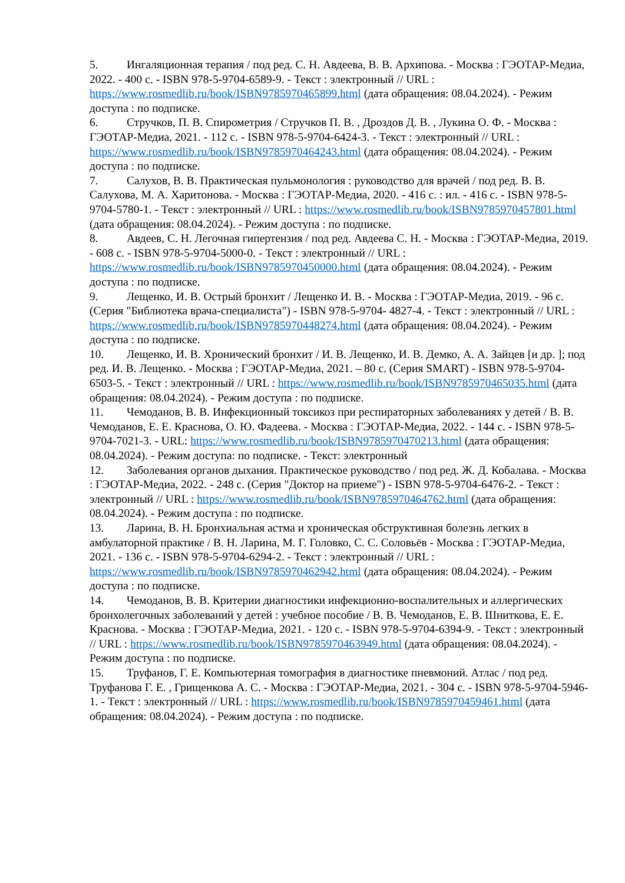5. Ингаляционная терапия / под ред. С. Н. Авдеева, В. В. Архипова. - Москва : ГЭОТАР-Медиа, 2022. - 400 с. - ISBN 978-5-9704-6589-9. - Текст : электронный // URL : https://www.rosmedlib.ru/book/ISBN9785970465899.html (дата обращения: 08.04.2024). - Режим доступа : по подписке.
6. Стручков, П. В. Спирометрия / Стручков П. В. , Дроздов Д. В. , Лукина О. Ф. - Москва : ГЭОТАР-Медиа, 2021. - 112 с. - ISBN 978-5-9704-6424-3. - Текст : электронный // URL : https://www.rosmedlib.ru/book/ISBN9785970464243.html (дата обращения: 08.04.2024). - Режим доступа : по подписке.
7. Салухов, В. В. Практическая пульмонология : руководство для врачей / под ред. В. В. Салухова, М. А. Харитонова. - Москва : ГЭОТАР-Медиа, 2020. - 416 с. : ил. - 416 с. - ISBN 978-5-9704-5780-1. - Текст : электронный // URL : https://www.rosmedlib.ru/book/ISBN9785970457801.html (дата обращения: 08.04.2024). - Режим доступа : по подписке.
8. Авдеев, С. Н. Легочная гипертензия / под ред. Авдеева С. Н. - Москва : ГЭОТАР-Медиа, 2019. - 608 с. - ISBN 978-5-9704-5000-0. - Текст : электронный // URL : https://www.rosmedlib.ru/book/ISBN9785970450000.html (дата обращения: 08.04.2024). - Режим доступа : по подписке.
9. Лещенко, И. В. Острый бронхит / Лещенко И. В. - Москва : ГЭОТАР-Медиа, 2019. - 96 с. (Серия "Библиотека врача-специалиста") - ISBN 978-5-9704- 4827-4. - Текст : электронный // URL : https://www.rosmedlib.ru/book/ISBN9785970448274.html (дата обращения: 08.04.2024). - Режим доступа : по подписке.
10. Лещенко, И. В. Хронический бронхит / И. В. Лещенко, И. В. Демко, А. А. Зайцев [и др. ]; под ред. И. В. Лещенко. - Москва : ГЭОТАР-Медиа, 2021. – 80 с. (Серия SMART) - ISBN 978-5-9704-6503-5. - Текст : электронный // URL : https://www.rosmedlib.ru/book/ISBN9785970465035.html (дата обращения: 08.04.2024). - Режим доступа : по подписке.
11. Чемоданов, В. В. Инфекционный токсикоз при респираторных заболеваниях у детей / В. В. Чемоданов, Е. Е. Краснова, О. Ю. Фадеева. - Москва : ГЭОТАР-Медиа, 2022. - 144 с. - ISBN 978-5-9704-7021-3. - URL: https://www.rosmedlib.ru/book/ISBN9785970470213.html (дата обращения: 08.04.2024). - Режим доступа: по подписке. - Текст: электронный
12. Заболевания органов дыхания. Практическое руководство / под ред. Ж. Д. Кобалава. - Москва : ГЭОТАР-Медиа, 2022. - 248 с. (Серия "Доктор на приеме") - ISBN 978-5-9704-6476-2. - Текст : электронный // URL : https://www.rosmedlib.ru/book/ISBN9785970464762.html (дата обращения: 08.04.2024). - Режим доступа : по подписке.
13. Ларина, В. Н. Бронхиальная астма и хроническая обструктивная болезнь легких в амбулаторной практике / В. Н. Ларина, М. Г. Головко, С. С. Соловьёв - Москва : ГЭОТАР-Медиа, 2021. - 136 с. - ISBN 978-5-9704-6294-2. - Текст : электронный // URL : https://www.rosmedlib.ru/book/ISBN9785970462942.html (дата обращения: 08.04.2024). - Режим доступа : по подписке.
14. Чемоданов, В. В. Критерии диагностики инфекционно-воспалительных и аллергических бронхолегочных заболеваний у детей : учебное пособие / В. В. Чемоданов, Е. В. Шниткова, Е. Е. Краснова. - Москва : ГЭОТАР-Медиа, 2021. - 120 с. - ISBN 978-5-9704-6394-9. - Текст : электронный // URL : https://www.rosmedlib.ru/book/ISBN9785970463949.html (дата обращения: 08.04.2024). - Режим доступа : по подписке.
15. Труфанов, Г. Е. Компьютерная томография в диагностике пневмоний. Атлас / под ред. Труфанова Г. Е. , Грищенкова А. С. - Москва : ГЭОТАР-Медиа, 2021. - 304 с. - ISBN 978-5-9704-5946-1. - Текст : электронный // URL : https://www.rosmedlib.ru/book/ISBN9785970459461.html (дата обращения: 08.04.2024). - Режим доступа : по подписке.